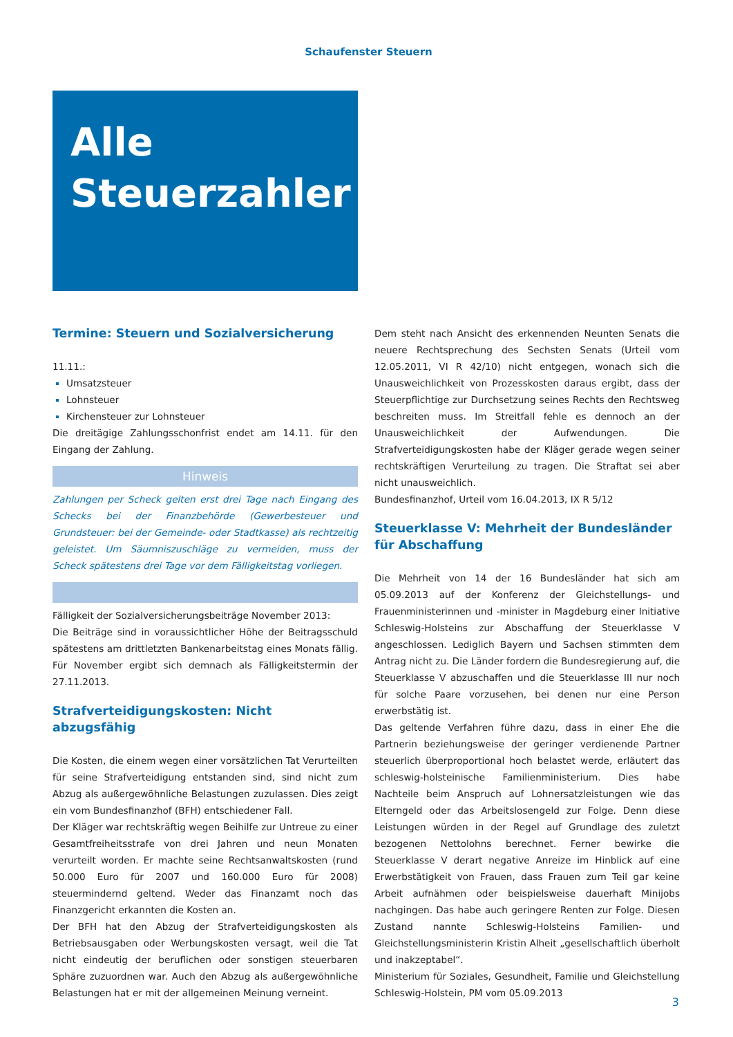Schaufenster Steuern
Alle
Steuerzahler
Termine: Steuern und Sozialversicherung
11.11.:
Umsatzsteuer
Lohnsteuer
Kirchensteuer zur Lohnsteuer
Die dreitägige Zahlungsschonfrist endet am 14.11. für den Eingang der Zahlung.
Hinweis
Zahlungen per Scheck gelten erst drei Tage nach Eingang des Schecks bei der Finanzbehörde (Gewerbesteuer und Grundsteuer: bei der Gemeinde- oder Stadtkasse) als rechtzeitig geleistet. Um Säumniszuschläge zu vermeiden, muss der Scheck spätestens drei Tage vor dem Fälligkeitstag vorliegen.
Fälligkeit der Sozialversicherungsbeiträge November 2013:
Die Beiträge sind in voraussichtlicher Höhe der Beitragsschuld spätestens am drittletzten Bankenarbeitstag eines Monats fällig. Für November ergibt sich demnach als Fälligkeitstermin der 27.11.2013.
Strafverteidigungskosten: Nicht abzugsfähig
Die Kosten, die einem wegen einer vorsätzlichen Tat Verurteilten für seine Strafverteidigung entstanden sind, sind nicht zum Abzug als außergewöhnliche Belastungen zuzulassen. Dies zeigt ein vom Bundesfinanzhof (BFH) entschiedener Fall.
Der Kläger war rechtskräftig wegen Beihilfe zur Untreue zu einer Gesamtfreiheitsstrafe von drei Jahren und neun Monaten verurteilt worden. Er machte seine Rechtsanwaltskosten (rund 50.000 Euro für 2007 und 160.000 Euro für 2008) steuermindernd geltend. Weder das Finanzamt noch das Finanzgericht erkannten die Kosten an.
Der BFH hat den Abzug der Strafverteidigungskosten als Betriebsausgaben oder Werbungskosten versagt, weil die Tat nicht eindeutig der beruflichen oder sonstigen steuerbaren Sphäre zuzuordnen war. Auch den Abzug als außergewöhnliche Belastungen hat er mit der allgemeinen Meinung verneint.
Dem steht nach Ansicht des erkennenden Neunten Senats die neuere Rechtsprechung des Sechsten Senats (Urteil vom 12.05.2011, VI R 42/10) nicht entgegen, wonach sich die Unausweichlichkeit von Prozesskosten daraus ergibt, dass der Steuerpflichtige zur Durchsetzung seines Rechts den Rechtsweg beschreiten muss. Im Streitfall fehle es dennoch an der Unausweichlichkeit der Aufwendungen. Die Strafverteidigungskosten habe der Kläger gerade wegen seiner rechtskräftigen Verurteilung zu tragen. Die Straftat sei aber nicht unausweichlich.
Bundesfinanzhof, Urteil vom 16.04.2013, IX R 5/12
Steuerklasse V: Mehrheit der Bundesländer für Abschaffung
Die Mehrheit von 14 der 16 Bundesländer hat sich am 05.09.2013 auf der Konferenz der Gleichstellungs- und Frauenministerinnen und -minister in Magdeburg einer Initiative Schleswig-Holsteins zur Abschaffung der Steuerklasse V angeschlossen. Lediglich Bayern und Sachsen stimmten dem Antrag nicht zu. Die Länder fordern die Bundesregierung auf, die Steuerklasse V abzuschaffen und die Steuerklasse III nur noch für solche Paare vorzusehen, bei denen nur eine Person erwerbstätig ist.
Das geltende Verfahren führe dazu, dass in einer Ehe die Partnerin beziehungsweise der geringer verdienende Partner steuerlich überproportional hoch belastet werde, erläutert das schleswig-holsteinische Familienministerium. Dies habe Nachteile beim Anspruch auf Lohnersatzleistungen wie das Elterngeld oder das Arbeitslosengeld zur Folge. Denn diese Leistungen würden in der Regel auf Grundlage des zuletzt bezogenen Nettolohns berechnet. Ferner bewirke die Steuerklasse V derart negative Anreize im Hinblick auf eine Erwerbstätigkeit von Frauen, dass Frauen zum Teil gar keine Arbeit aufnähmen oder beispielsweise dauerhaft Minijobs nachgingen. Das habe auch geringere Renten zur Folge. Diesen Zustand nannte Schleswig-Holsteins Familien- und Gleichstellungsministerin Kristin Alheit „gesellschaftlich überholt und inakzeptabel“.
Ministerium für Soziales, Gesundheit, Familie und Gleichstellung Schleswig-Holstein, PM vom 05.09.2013
3